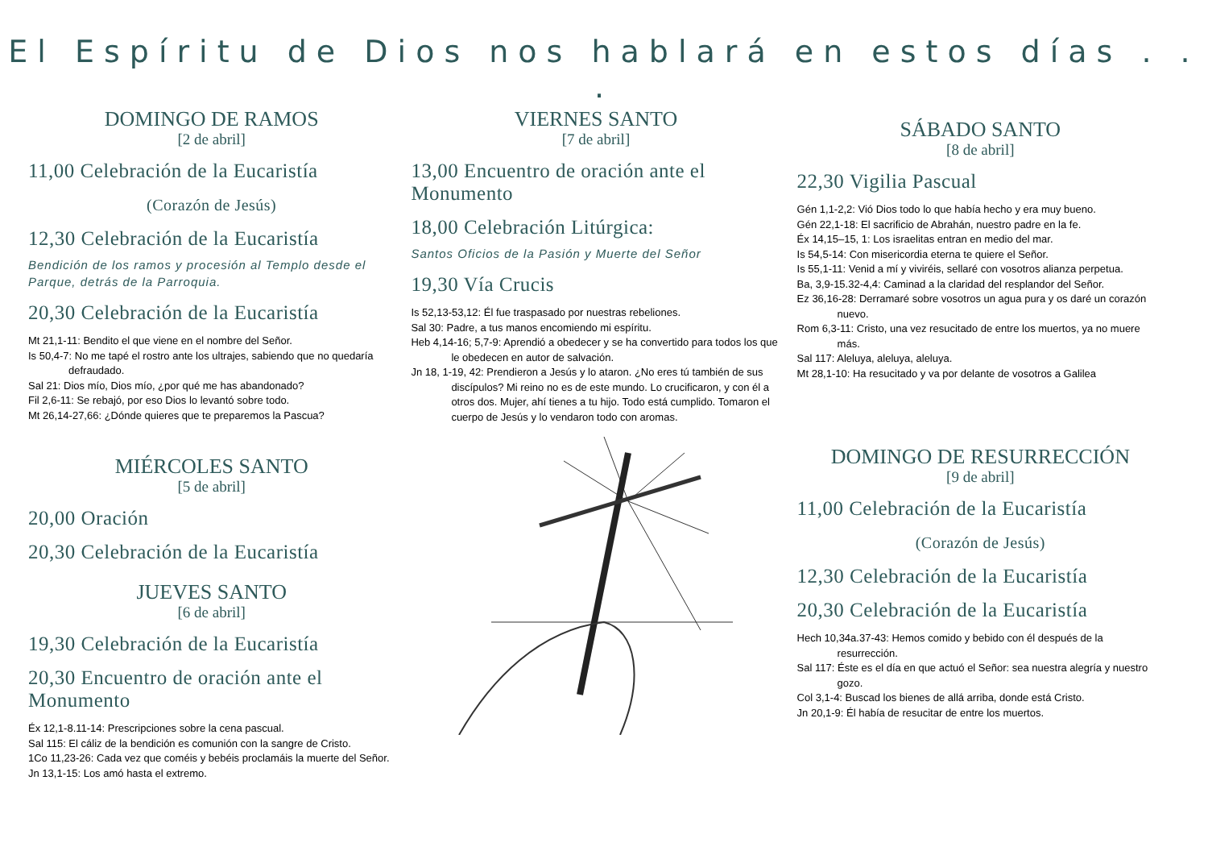El Espíritu de Dios nos hablará en estos días . . .
DOMINGO DE RAMOS
[2 de abril]
11,00 Celebración de la Eucaristía
(Corazón de Jesús)
12,30 Celebración de la Eucaristía
Bendición de los ramos y procesión al Templo desde el Parque, detrás de la Parroquia.
20,30 Celebración de la Eucaristía
Mt 21,1-11: Bendito el que viene en el nombre del Señor.
Is 50,4-7: No me tapé el rostro ante los ultrajes, sabiendo que no quedaría defraudado.
Sal 21: Dios mío, Dios mío, ¿por qué me has abandonado?
Fil 2,6-11: Se rebajó, por eso Dios lo levantó sobre todo.
Mt 26,14-27,66: ¿Dónde quieres que te preparemos la Pascua?
MIÉRCOLES SANTO
[5 de abril]
20,00 Oración
20,30 Celebración de la Eucaristía
JUEVES SANTO
[6 de abril]
19,30 Celebración de la Eucaristía
20,30 Encuentro de oración ante el Monumento
Éx 12,1-8.11-14: Prescripciones sobre la cena pascual.
Sal 115: El cáliz de la bendición es comunión con la sangre de Cristo.
1Co 11,23-26: Cada vez que coméis y bebéis proclamáis la muerte del Señor.
Jn 13,1-15: Los amó hasta el extremo.
VIERNES SANTO
[7 de abril]
13,00 Encuentro de oración ante el Monumento
18,00 Celebración Litúrgica:
Santos Oficios de la Pasión y Muerte del Señor
19,30 Vía Crucis
Is 52,13-53,12: Él fue traspasado por nuestras rebeliones.
Sal 30: Padre, a tus manos encomiendo mi espíritu.
Heb 4,14-16; 5,7-9: Aprendió a obedecer y se ha convertido para todos los que le obedecen en autor de salvación.
Jn 18, 1-19, 42: Prendieron a Jesús y lo ataron. ¿No eres tú también de sus discípulos? Mi reino no es de este mundo. Lo crucificaron, y con él a otros dos. Mujer, ahí tienes a tu hijo. Todo está cumplido. Tomaron el cuerpo de Jesús y lo vendaron todo con aromas.
SÁBADO SANTO
[8 de abril]
22,30 Vigilia Pascual
Gén 1,1-2,2: Vió Dios todo lo que había hecho y era muy bueno.
Gén 22,1-18: El sacrificio de Abrahán, nuestro padre en la fe.
Éx 14,15–15, 1: Los israelitas entran en medio del mar.
Is 54,5-14: Con misericordia eterna te quiere el Señor.
Is 55,1-11: Venid a mí y viviréis, sellaré con vosotros alianza perpetua.
Ba, 3,9-15.32-4,4: Caminad a la claridad del resplandor del Señor.
Ez 36,16-28: Derramaré sobre vosotros un agua pura y os daré un corazón nuevo.
Rom 6,3-11: Cristo, una vez resucitado de entre los muertos, ya no muere más.
Sal 117: Aleluya, aleluya, aleluya.
Mt 28,1-10: Ha resucitado y va por delante de vosotros a Galilea
DOMINGO DE RESURRECCIÓN
[9 de abril]
11,00 Celebración de la Eucaristía
(Corazón de Jesús)
12,30 Celebración de la Eucaristía
20,30 Celebración de la Eucaristía
Hech 10,34a.37-43: Hemos comido y bebido con él después de la resurrección.
Sal 117: Éste es el día en que actuó el Señor: sea nuestra alegría y nuestro gozo.
Col 3,1-4: Buscad los bienes de allá arriba, donde está Cristo.
Jn 20,1-9: Él había de resucitar de entre los muertos.